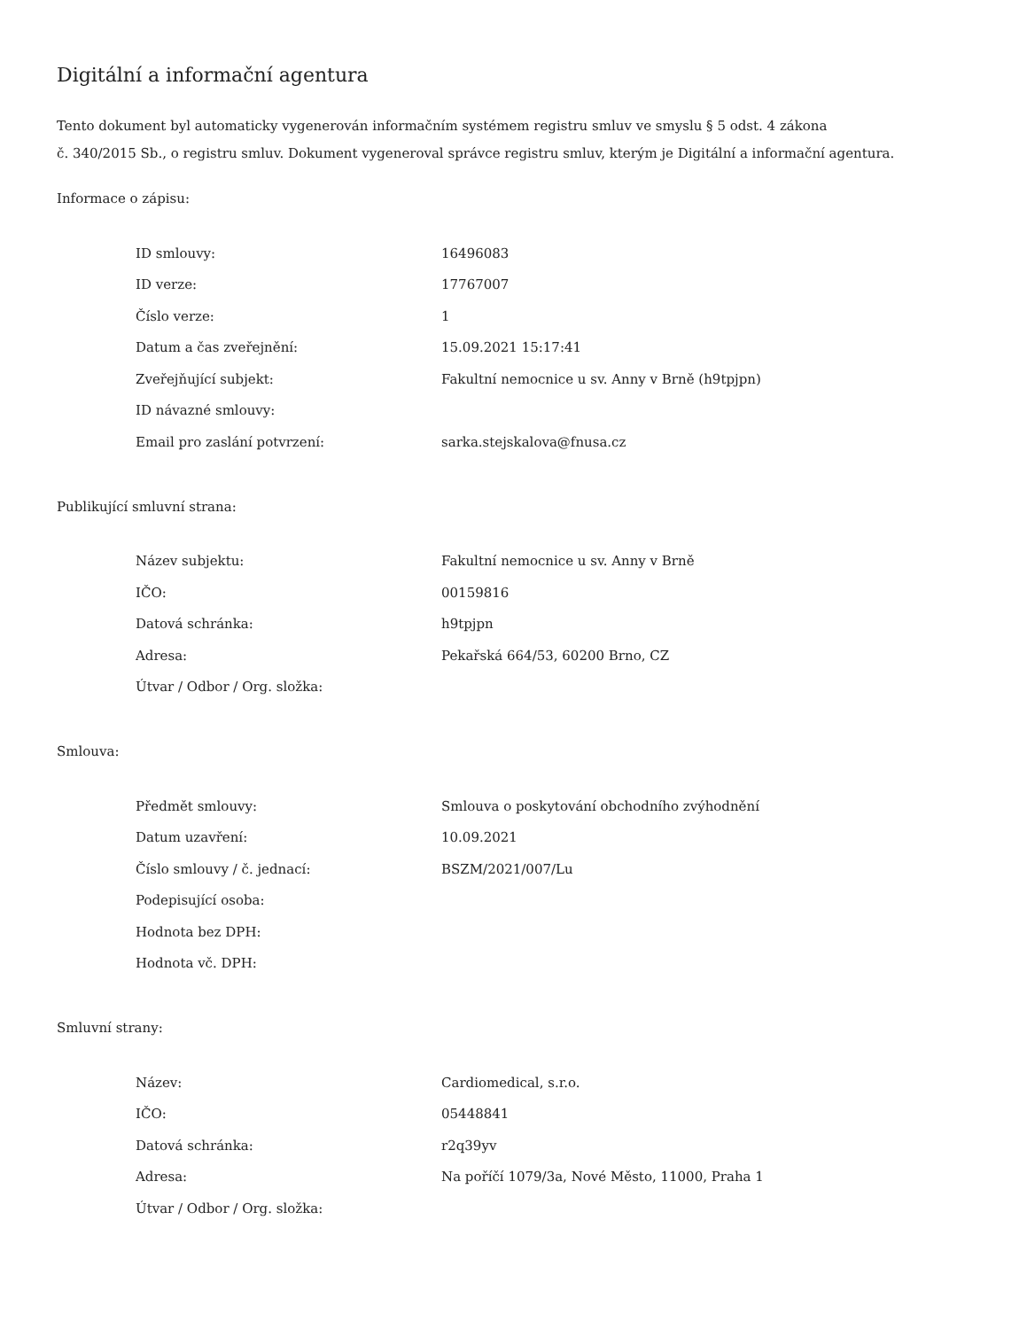Digitální a informační agentura
Tento dokument byl automaticky vygenerován informačním systémem registru smluv ve smyslu § 5 odst. 4 zákona
č. 340/2015 Sb., o registru smluv. Dokument vygeneroval správce registru smluv, kterým je Digitální a informační agentura.
Informace o zápisu:
| ID smlouvy: | 16496083 |
| ID verze: | 17767007 |
| Číslo verze: | 1 |
| Datum a čas zveřejnění: | 15.09.2021 15:17:41 |
| Zveřejňující subjekt: | Fakultní nemocnice u sv. Anny v Brně (h9tpjpn) |
| ID návazné smlouvy: | |
| Email pro zaslání potvrzení: | sarka.stejskalova@fnusa.cz |
Publikující smluvní strana:
| Název subjektu: | Fakultní nemocnice u sv. Anny v Brně |
| IČO: | 00159816 |
| Datová schránka: | h9tpjpn |
| Adresa: | Pekařská 664/53, 60200 Brno, CZ |
| Útvar / Odbor / Org. složka: | |
Smlouva:
| Předmět smlouvy: | Smlouva o poskytování obchodního zvýhodnění |
| Datum uzavření: | 10.09.2021 |
| Číslo smlouvy / č. jednací: | BSZM/2021/007/Lu |
| Podepisující osoba: | |
| Hodnota bez DPH: | |
| Hodnota vč. DPH: | |
Smluvní strany:
| Název: | Cardiomedical, s.r.o. |
| IČO: | 05448841 |
| Datová schránka: | r2q39yv |
| Adresa: | Na poříčí 1079/3a, Nové Město, 11000, Praha 1 |
| Útvar / Odbor / Org. složka: | |